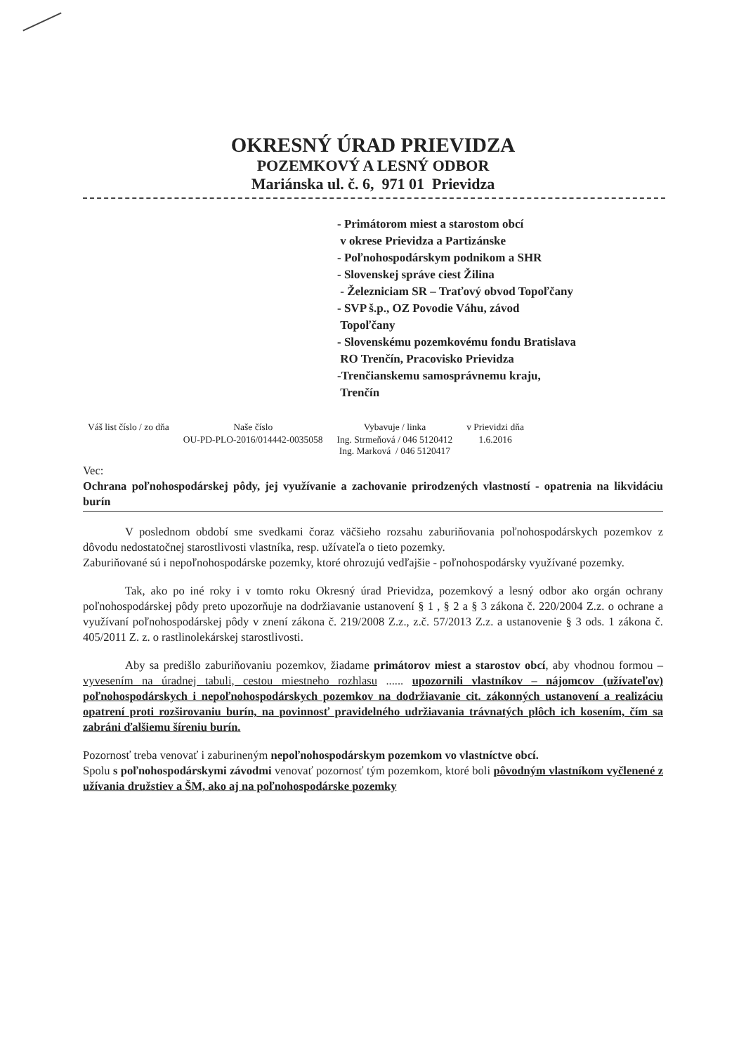OKRESNÝ ÚRAD PRIEVIDZA
POZEMKOVÝ A LESNÝ ODBOR
Mariánska ul. č. 6, 971 01 Prievidza
- Primátorom miest a starostom obcí
v okrese Prievidza a Partizánske
- Poľnohospodárskym podnikom a SHR
- Slovenskej správe ciest Žilina
- Železniciam SR – Traťový obvod Topoľčany
- SVP š.p., OZ Povodie Váhu, závod
Topoľčany
- Slovenskému pozemkovému fondu Bratislava
RO Trenčín, Pracovisko Prievidza
-Trenčianskemu samosprávnemu kraju,
Trenčín
| Váš list číslo / zo dňa | Naše číslo | Vybavuje / linka | v Prievidzi dňa |
| --- | --- | --- | --- |
| | OU-PD-PLO-2016/014442-0035058 | Ing. Strmeňová / 046 5120412 Ing. Marková / 046 5120417 | 1.6.2016 |
Vec:
Ochrana poľnohospodárskej pôdy, jej využívanie a zachovanie prirodzených vlastností - opatrenia na likvidáciu burín
V poslednom období sme svedkami čoraz väčšieho rozsahu zaburiňovania poľnohospodárskych pozemkov z dôvodu nedostatočnej starostlivosti vlastníka, resp. užívateľa o tieto pozemky.
Zaburiňované sú i nepoľnohospodárske pozemky, ktoré ohrozujú vedľajšie - poľnohospodársky využívané pozemky.
Tak, ako po iné roky i v tomto roku Okresný úrad Prievidza, pozemkový a lesný odbor ako orgán ochrany poľnohospodárskej pôdy preto upozorňuje na dodržiavanie ustanovení § 1 , § 2 a § 3 zákona č. 220/2004 Z.z. o ochrane a využívaní poľnohospodárskej pôdy v znení zákona č. 219/2008 Z.z., z.č. 57/2013 Z.z. a ustanovenie § 3 ods. 1 zákona č. 405/2011 Z. z. o rastlinolekárskej starostlivosti.
Aby sa predišlo zaburiňovaniu pozemkov, žiadame primátorov miest a starostov obcí, aby vhodnou formou – vyvesením na úradnej tabuli, cestou miestneho rozhlasu ...... upozornili vlastníkov – nájomcov (užívateľov) poľnohospodárskych i nepoľnohospodárskych pozemkov na dodržiavanie cit. zákonných ustanovení a realizáciu opatrení proti rozširovaniu burín, na povinnosť pravidelného udržiavania trávnatých plôch ich kosením, čím sa zabráni ďalšiemu šíreniu burín.
Pozornosť treba venovať i zaburineným nepoľnohospodárskym pozemkom vo vlastníctve obcí.
Spolu s poľnohospodárskymi závodmi venovať pozornosť tým pozemkom, ktoré boli pôvodným vlastníkom vyčlenené z užívania družstiev a ŠM, ako aj na poľnohospodárske pozemky